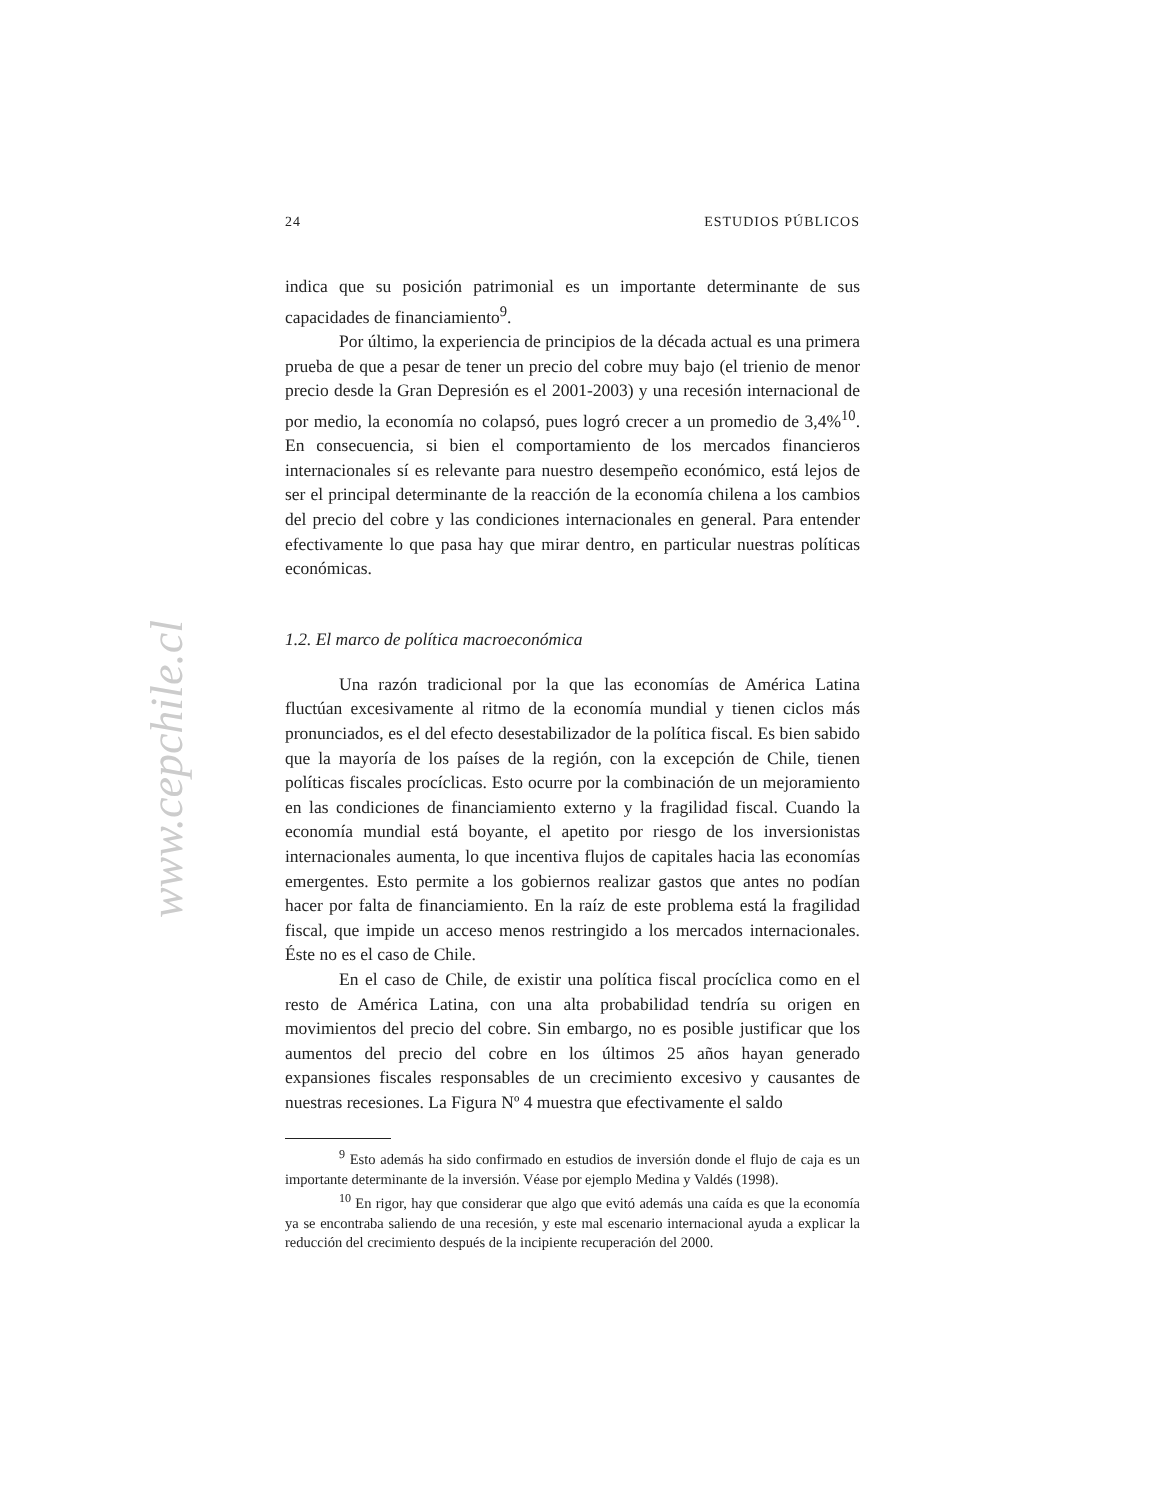24 ESTUDIOS PÚBLICOS
indica que su posición patrimonial es un importante determinante de sus capacidades de financiamiento<sup>9</sup>.
Por último, la experiencia de principios de la década actual es una primera prueba de que a pesar de tener un precio del cobre muy bajo (el trienio de menor precio desde la Gran Depresión es el 2001-2003) y una recesión internacional de por medio, la economía no colapsó, pues logró crecer a un promedio de 3,4%<sup>10</sup>. En consecuencia, si bien el comportamiento de los mercados financieros internacionales sí es relevante para nuestro desempeño económico, está lejos de ser el principal determinante de la reacción de la economía chilena a los cambios del precio del cobre y las condiciones internacionales en general. Para entender efectivamente lo que pasa hay que mirar dentro, en particular nuestras políticas económicas.
1.2. El marco de política macroeconómica
Una razón tradicional por la que las economías de América Latina fluctúan excesivamente al ritmo de la economía mundial y tienen ciclos más pronunciados, es el del efecto desestabilizador de la política fiscal. Es bien sabido que la mayoría de los países de la región, con la excepción de Chile, tienen políticas fiscales procíclicas. Esto ocurre por la combinación de un mejoramiento en las condiciones de financiamiento externo y la fragilidad fiscal. Cuando la economía mundial está boyante, el apetito por riesgo de los inversionistas internacionales aumenta, lo que incentiva flujos de capitales hacia las economías emergentes. Esto permite a los gobiernos realizar gastos que antes no podían hacer por falta de financiamiento. En la raíz de este problema está la fragilidad fiscal, que impide un acceso menos restringido a los mercados internacionales. Éste no es el caso de Chile.
En el caso de Chile, de existir una política fiscal procíclica como en el resto de América Latina, con una alta probabilidad tendría su origen en movimientos del precio del cobre. Sin embargo, no es posible justificar que los aumentos del precio del cobre en los últimos 25 años hayan generado expansiones fiscales responsables de un crecimiento excesivo y causantes de nuestras recesiones. La Figura Nº 4 muestra que efectivamente el saldo
<sup>9</sup> Esto además ha sido confirmado en estudios de inversión donde el flujo de caja es un importante determinante de la inversión. Véase por ejemplo Medina y Valdés (1998).
<sup>10</sup> En rigor, hay que considerar que algo que evitó además una caída es que la economía ya se encontraba saliendo de una recesión, y este mal escenario internacional ayuda a explicar la reducción del crecimiento después de la incipiente recuperación del 2000.
www.cepchile.cl